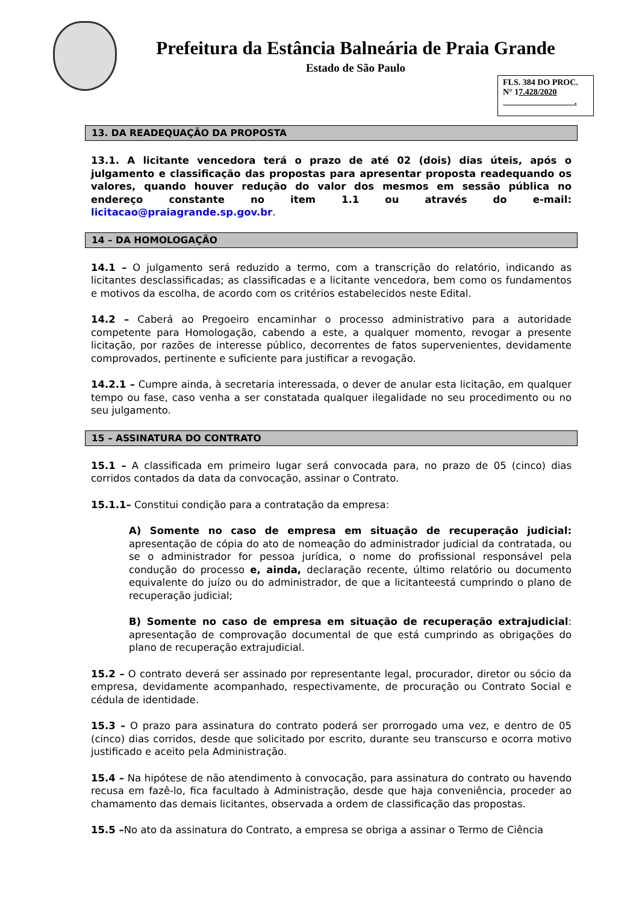Prefeitura da Estância Balneária de Praia Grande
Estado de São Paulo
FLS. 384 DO PROC.
N° 17.428/2020
.
13. DA READEQUAÇÃO DA PROPOSTA
13.1. A licitante vencedora terá o prazo de até 02 (dois) dias úteis, após o julgamento e classificação das propostas para apresentar proposta readequando os valores, quando houver redução do valor dos mesmos em sessão pública no endereço constante no item 1.1 ou através do e-mail: licitacao@praiagrande.sp.gov.br.
14 – DA HOMOLOGAÇÃO
14.1 – O julgamento será reduzido a termo, com a transcrição do relatório, indicando as licitantes desclassificadas; as classificadas e a licitante vencedora, bem como os fundamentos e motivos da escolha, de acordo com os critérios estabelecidos neste Edital.
14.2 – Caberá ao Pregoeiro encaminhar o processo administrativo para a autoridade competente para Homologação, cabendo a este, a qualquer momento, revogar a presente licitação, por razões de interesse público, decorrentes de fatos supervenientes, devidamente comprovados, pertinente e suficiente para justificar a revogação.
14.2.1 – Cumpre ainda, à secretaria interessada, o dever de anular esta licitação, em qualquer tempo ou fase, caso venha a ser constatada qualquer ilegalidade no seu procedimento ou no seu julgamento.
15 – ASSINATURA DO CONTRATO
15.1 – A classificada em primeiro lugar será convocada para, no prazo de 05 (cinco) dias corridos contados da data da convocação, assinar o Contrato.
15.1.1– Constitui condição para a contratação da empresa:
A) Somente no caso de empresa em situação de recuperação judicial: apresentação de cópia do ato de nomeação do administrador judicial da contratada, ou se o administrador for pessoa jurídica, o nome do profissional responsável pela condução do processo e, ainda, declaração recente, último relatório ou documento equivalente do juízo ou do administrador, de que a licitanteestá cumprindo o plano de recuperação judicial;
B) Somente no caso de empresa em situação de recuperação extrajudicial: apresentação de comprovação documental de que está cumprindo as obrigações do plano de recuperação extrajudicial.
15.2 – O contrato deverá ser assinado por representante legal, procurador, diretor ou sócio da empresa, devidamente acompanhado, respectivamente, de procuração ou Contrato Social e cédula de identidade.
15.3 – O prazo para assinatura do contrato poderá ser prorrogado uma vez, e dentro de 05 (cinco) dias corridos, desde que solicitado por escrito, durante seu transcurso e ocorra motivo justificado e aceito pela Administração.
15.4 – Na hipótese de não atendimento à convocação, para assinatura do contrato ou havendo recusa em fazê-lo, fica facultado à Administração, desde que haja conveniência, proceder ao chamamento das demais licitantes, observada a ordem de classificação das propostas.
15.5 –No ato da assinatura do Contrato, a empresa se obriga a assinar o Termo de Ciência